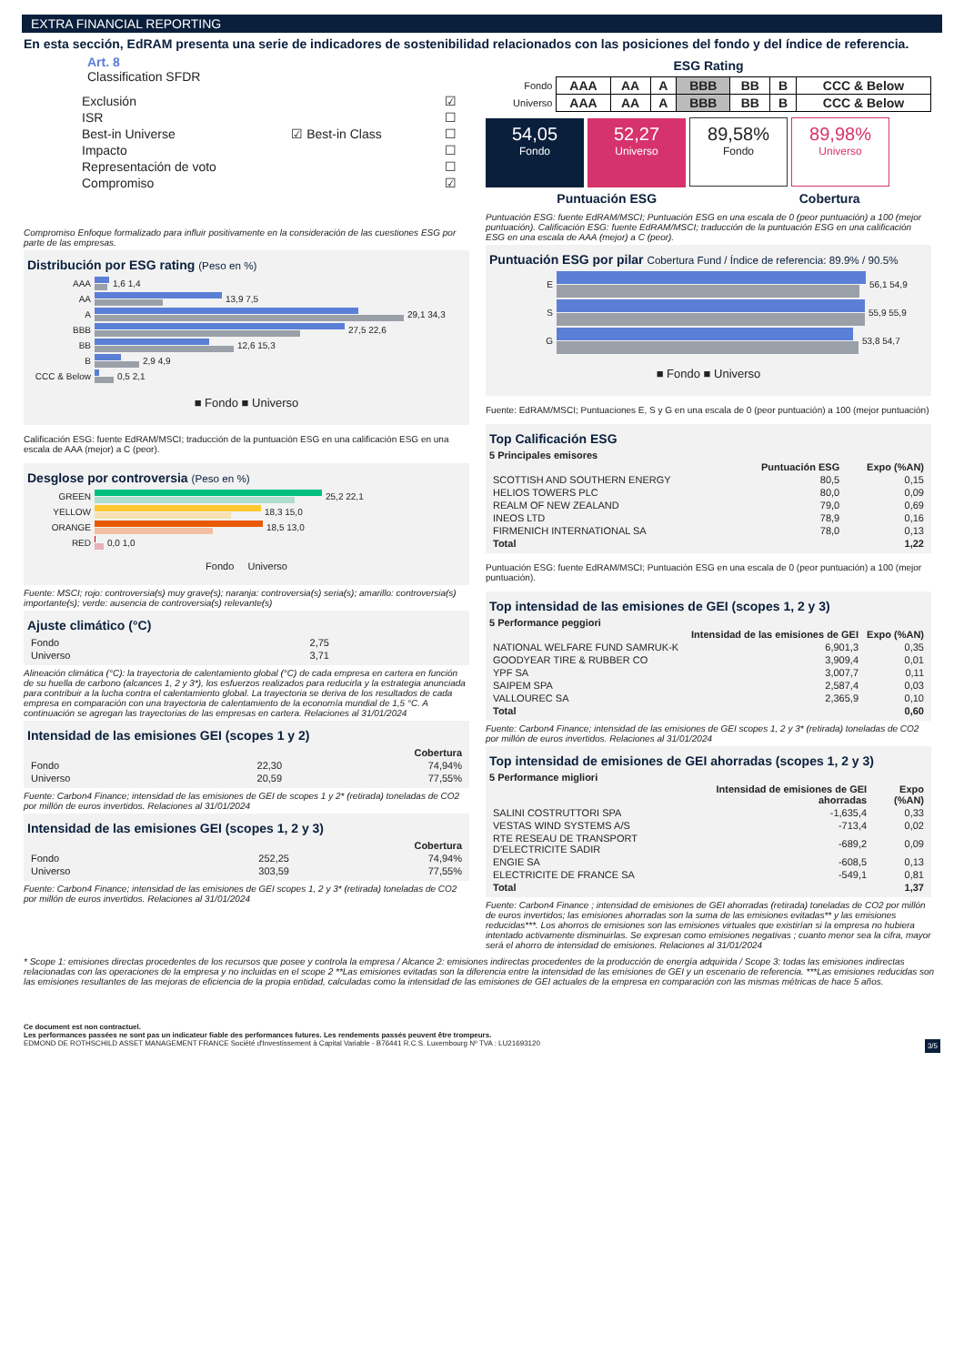EXTRA FINANCIAL REPORTING
En esta sección, EdRAM presenta una serie de indicadores de sostenibilidad relacionados con las posiciones del fondo y del índice de referencia.
Art. 8
Classification SFDR
| Exclusión | | ☑ |
| ISR | | ☐ |
| Best-in Universe | ☑ Best-in Class | ☐ |
| Impacto | | ☐ |
| Representación de voto | | ☐ |
| Compromiso | | ☑ |
Compromiso Enfoque formalizado para influir positivamente en la consideración de las cuestiones ESG por parte de las empresas.
Distribución por ESG rating (Peso en %)
AAA
1,6 1,4
AA
13,9 7,5
A
29,1 34,3
BBB
27,5 22,6
BB
12,6 15,3
B
2,9 4,9
CCC & Below
0,5 2,1
■ Fondo ■ Universo
Calificación ESG: fuente EdRAM/MSCI; traducción de la puntuación ESG en una calificación ESG en una escala de AAA (mejor) a C (peor).
Desglose por controversia (Peso en %)
GREEN
25,2 22,1
YELLOW
18,3 15,0
ORANGE
18,5 13,0
RED
0,0 1,0
Fondo Universo
Fuente: MSCI; rojo: controversia(s) muy grave(s); naranja: controversia(s) seria(s); amarillo: controversia(s) importante(s); verde: ausencia de controversia(s) relevante(s)
Ajuste climático (°C)
| Fondo | 2,75 |
| Universo | 3,71 |
Alineación climática (°C): la trayectoria de calentamiento global (°C) de cada empresa en cartera en función de su huella de carbono (alcances 1, 2 y 3*), los esfuerzos realizados para reducirla y la estrategia anunciada para contribuir a la lucha contra el calentamiento global. La trayectoria se deriva de los resultados de cada empresa en comparación con una trayectoria de calentamiento de la economía mundial de 1,5 °C. A continuación se agregan las trayectorias de las empresas en cartera. Relaciones al 31/01/2024
Intensidad de las emisiones GEI (scopes 1 y 2)
| | | Cobertura |
| Fondo | 22,30 | 74,94% |
| Universo | 20,59 | 77,55% |
Fuente: Carbon4 Finance; intensidad de las emisiones de GEI de scopes 1 y 2* (retirada) toneladas de CO2 por millón de euros invertidos. Relaciones al 31/01/2024
Intensidad de las emisiones GEI (scopes 1, 2 y 3)
| | | Cobertura |
| Fondo | 252,25 | 74,94% |
| Universo | 303,59 | 77,55% |
Fuente: Carbon4 Finance; intensidad de las emisiones de GEI scopes 1, 2 y 3* (retirada) toneladas de CO2 por millón de euros invertidos. Relaciones al 31/01/2024
ESG Rating
| Fondo | AAA | AA | A | BBB | BB | B | CCC & Below |
| Universo | AAA | AA | A | BBB | BB | B | CCC & Below |
54,05 Fondo 52,27 Universo 89,58% Fondo 89,98% Universo
Puntuación ESG Cobertura
Puntuación ESG: fuente EdRAM/MSCI; Puntuación ESG en una escala de 0 (peor puntuación) a 100 (mejor puntuación). Calificación ESG: fuente EdRAM/MSCI; traducción de la puntuación ESG en una calificación ESG en una escala de AAA (mejor) a C (peor).
Puntuación ESG por pilar Cobertura Fund / Índice de referencia: 89.9% / 90.5%
E
56,1 54,9
S
55,9 55,9
G
53,8 54,7
■ Fondo ■ Universo
Fuente: EdRAM/MSCI; Puntuaciones E, S y G en una escala de 0 (peor puntuación) a 100 (mejor puntuación)
Top Calificación ESG
5 Principales emisores
| | Puntuación ESG | Expo (%AN) |
| SCOTTISH AND SOUTHERN ENERGY | 80,5 | 0,15 |
| HELIOS TOWERS PLC | 80,0 | 0,09 |
| REALM OF NEW ZEALAND | 79,0 | 0,69 |
| INEOS LTD | 78,9 | 0,16 |
| FIRMENICH INTERNATIONAL SA | 78,0 | 0,13 |
| Total | | 1,22 |
Puntuación ESG: fuente EdRAM/MSCI; Puntuación ESG en una escala de 0 (peor puntuación) a 100 (mejor puntuación).
Top intensidad de las emisiones de GEI (scopes 1, 2 y 3)
5 Performance peggiori
| | Intensidad de las emisiones de GEI | Expo (%AN) |
| NATIONAL WELFARE FUND SAMRUK-K | 6,901,3 | 0,35 |
| GOODYEAR TIRE & RUBBER CO | 3,909,4 | 0,01 |
| YPF SA | 3,007,7 | 0,11 |
| SAIPEM SPA | 2,587,4 | 0,03 |
| VALLOUREC SA | 2,365,9 | 0,10 |
| Total | | 0,60 |
Fuente: Carbon4 Finance; intensidad de las emisiones de GEI scopes 1, 2 y 3* (retirada) toneladas de CO2 por millón de euros invertidos. Relaciones al 31/01/2024
Top intensidad de emisiones de GEI ahorradas (scopes 1, 2 y 3)
5 Performance migliori
| | Intensidad de emisiones de GEI ahorradas | Expo (%AN) |
| SALINI COSTRUTTORI SPA | -1,635,4 | 0,33 |
| VESTAS WIND SYSTEMS A/S | -713,4 | 0,02 |
| RTE RESEAU DE TRANSPORT D'ELECTRICITE SADIR | -689,2 | 0,09 |
| ENGIE SA | -608,5 | 0,13 |
| ELECTRICITE DE FRANCE SA | -549,1 | 0,81 |
| Total | | 1,37 |
Fuente: Carbon4 Finance ; intensidad de emisiones de GEI ahorradas (retirada) toneladas de CO2 por millón de euros invertidos; las emisiones ahorradas son la suma de las emisiones evitadas** y las emisiones reducidas***. Los ahorros de emisiones son las emisiones virtuales que existirían si la empresa no hubiera intentado activamente disminuirlas. Se expresan como emisiones negativas ; cuanto menor sea la cifra, mayor será el ahorro de intensidad de emisiones. Relaciones al 31/01/2024
* Scope 1: emisiones directas procedentes de los recursos que posee y controla la empresa / Alcance 2: emisiones indirectas procedentes de la producción de energía adquirida / Scope 3: todas las emisiones indirectas relacionadas con las operaciones de la empresa y no incluidas en el scope 2 **Las emisiones evitadas son la diferencia entre la intensidad de las emisiones de GEI y un escenario de referencia. ***Las emisiones reducidas son las emisiones resultantes de las mejoras de eficiencia de la propia entidad, calculadas como la intensidad de las emisiones de GEI actuales de la empresa en comparación con las mismas métricas de hace 5 años.
Ce document est non contractuel.
Les performances passées ne sont pas un indicateur fiable des performances futures. Les rendements passés peuvent être trompeurs.
EDMOND DE ROTHSCHILD ASSET MANAGEMENT FRANCE Société d'Investissement à Capital Variable - B76441 R.C.S. Luxembourg Nº TVA : LU21693120 3/5